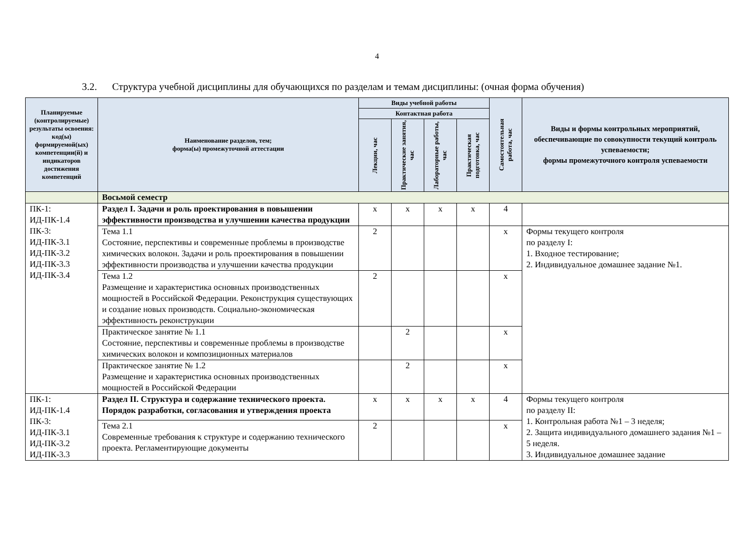4
3.2. Структура учебной дисциплины для обучающихся по разделам и темам дисциплины: (очная форма обучения)
| Планируемые (контролируемые) результаты освоения: код(ы) формируемой(ых) компетенции(й) и индикаторов достижения компетенций | Наименование разделов, тем; форма(ы) промежуточной аттестации | Виды учебной работы | | | | Самостоятельная работа, час | Виды и формы контрольных мероприятий, обеспечивающие по совокупности текущий контроль успеваемости; формы промежуточного контроля успеваемости |
| --- | --- | --- | --- | --- | --- | --- | --- |
| | | Контактная работа | | | | | |
| | | Лекции, час | Практические занятия, час | Лабораторные работы, час | Практическая подготовка, час | | |
| | Восьмой семестр | | | | | | |
| ПК-1: ИД-ПК-1.4 ПК-3: ИД-ПК-3.1 ИД-ПК-3.2 ИД-ПК-3.3 ИД-ПК-3.4 | Раздел I. Задачи и роль проектирования в повышении эффективности производства и улучшении качества продукции | х | х | х | х | 4 | |
| | Тема 1.1 Состояние, перспективы и современные проблемы в производстве химических волокон. Задачи и роль проектирования в повышении эффективности производства и улучшении качества продукции | 2 | | | | х | Формы текущего контроля по разделу I: 1. Входное тестирование; 2. Индивидуальное домашнее задание №1. |
| | Тема 1.2 Размещение и характеристика основных производственных мощностей в Российской Федерации. Реконструкция существующих и создание новых производств. Социально-экономическая эффективность реконструкции | 2 | | | | х | |
| | Практическое занятие № 1.1 Состояние, перспективы и современные проблемы в производстве химических волокон и композиционных материалов | | 2 | | | х | |
| | Практическое занятие № 1.2 Размещение и характеристика основных производственных мощностей в Российской Федерации | | 2 | | | х | |
| ПК-1: ИД-ПК-1.4 ПК-3: ИД-ПК-3.1 ИД-ПК-3.2 ИД-ПК-3.3 | Раздел II. Структура и содержание технического проекта. Порядок разработки, согласования и утверждения проекта | х | х | х | х | 4 | Формы текущего контроля по разделу II: 1. Контрольная работа №1 – 3 неделя; 2. Защита индивидуального домашнего задания №1 – 5 неделя. 3. Индивидуальное домашнее задание |
| | Тема 2.1 Современные требования к структуре и содержанию технического проекта. Регламентирующие документы | 2 | | | | х | |